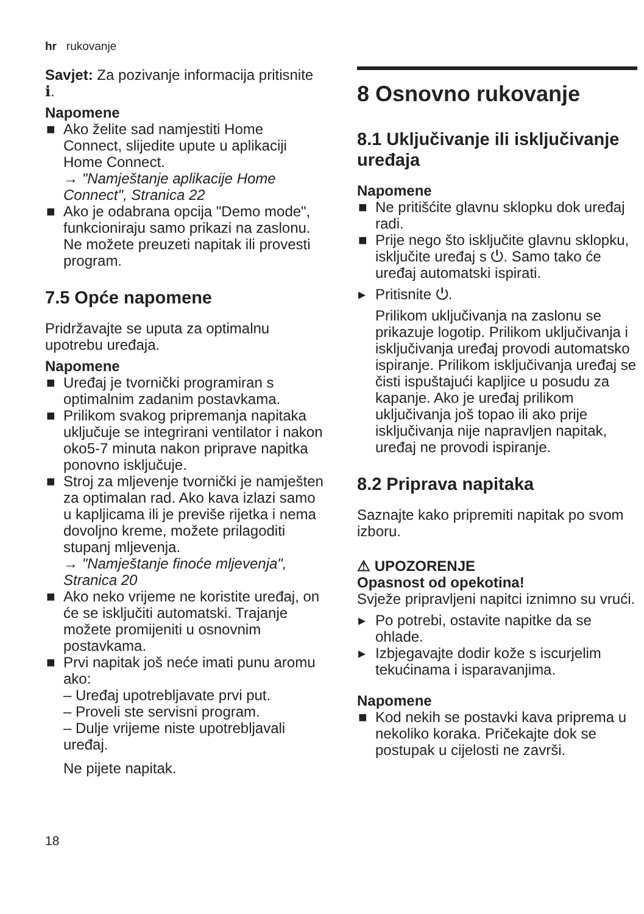hr rukovanje
Savjet: Za pozivanje informacija pritisnite ℹ.
Napomene
■ Ako želite sad namjestiti Home Connect, slijedite upute u aplikaciji Home Connect.
→ "Namještanje aplikacije Home Connect", Stranica 22
■ Ako je odabrana opcija "Demo mode", funkcioniraju samo prikazi na zaslonu. Ne možete preuzeti napitak ili provesti program.
7.5 Opće napomene
Pridržavajte se uputa za optimalnu upotrebu uređaja.
Napomene
■ Uređaj je tvornički programiran s optimalnim zadanim postavkama.
■ Prilikom svakog pripremanja napitaka uključuje se integrirani ventilator i nakon oko5-7 minuta nakon priprave napitka ponovno isključuje.
■ Stroj za mljevenje tvornički je namješten za optimalan rad. Ako kava izlazi samo u kapljicama ili je previše rijetka i nema dovoljno kreme, možete prilagoditi stupanj mljevenja.
→ "Namještanje finoće mljevenja", Stranica 20
■ Ako neko vrijeme ne koristite uređaj, on će se isključiti automatski. Trajanje možete promijeniti u osnovnim postavkama.
■ Prvi napitak još neće imati punu aromu ako:
– Uređaj upotrebljavate prvi put.
– Proveli ste servisni program.
– Dulje vrijeme niste upotrebljavali uređaj.
Ne pijete napitak.
8 Osnovno rukovanje
8.1 Uključivanje ili isključivanje uređaja
Napomene
■ Ne pritišćite glavnu sklopku dok uređaj radi.
■ Prije nego što isključite glavnu sklopku, isključite uređaj s ⏻. Samo tako će uređaj automatski ispirati.
▸ Pritisnite ⏻.
Prilikom uključivanja na zaslonu se prikazuje logotip. Prilikom uključivanja i isključivanja uređaj provodi automatsko ispiranje. Prilikom isključivanja uređaj se čisti ispuštajući kapljice u posudu za kapanje. Ako je uređaj prilikom uključivanja još topao ili ako prije isključivanja nije napravljen napitak, uređaj ne provodi ispiranje.
8.2 Priprava napitaka
Saznajte kako pripremiti napitak po svom izboru.
⚠ UPOZORENJE
Opasnost od opekotina!
Svježe pripravljeni napitci iznimno su vrući.
▸ Po potrebi, ostavite napitke da se ohlade.
▸ Izbjegavajte dodir kože s iscurjelim tekućinama i isparavanjima.
Napomene
■ Kod nekih se postavki kava priprema u nekoliko koraka. Pričekajte dok se postupak u cijelosti ne završi.
18